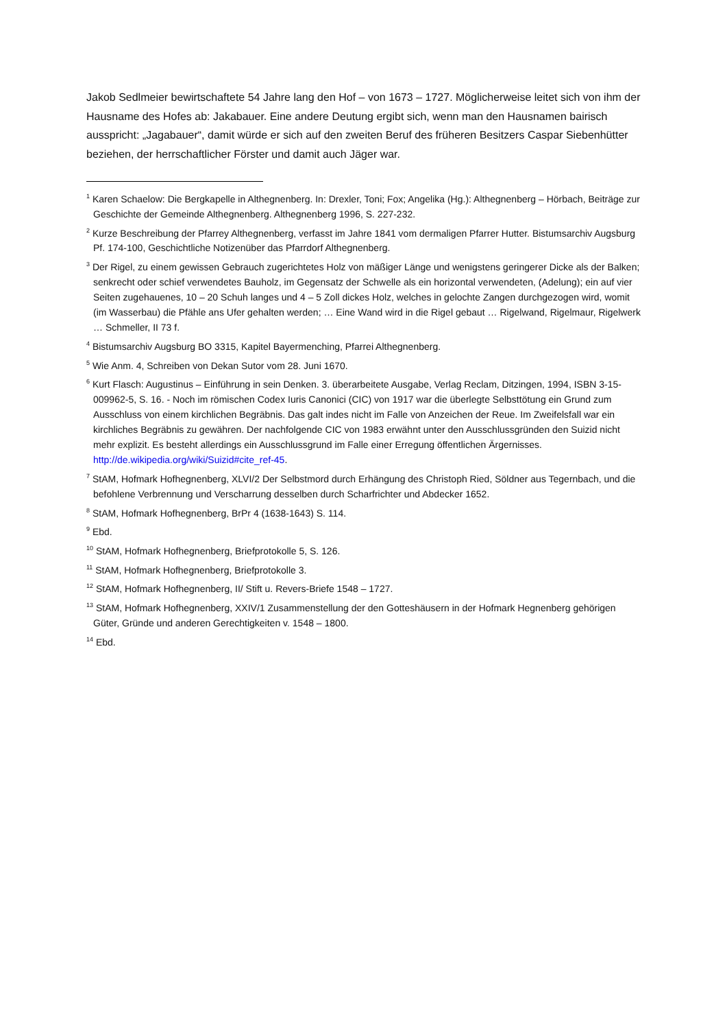Jakob Sedlmeier bewirtschaftete 54 Jahre lang den Hof – von 1673 – 1727. Möglicherweise leitet sich von ihm der Hausname des Hofes ab: Jakabauer. Eine andere Deutung ergibt sich, wenn man den Hausnamen bairisch ausspricht: „Jagabauer“, damit würde er sich auf den zweiten Beruf des früheren Besitzers Caspar Siebenhütter beziehen, der herrschaftlicher Förster und damit auch Jäger war.
<sup>1</sup> Karen Schaelow: Die Bergkapelle in Althegnenberg. In: Drexler, Toni; Fox; Angelika (Hg.): Althegnenberg – Hörbach, Beiträge zur Geschichte der Gemeinde Althegnenberg. Althegnenberg 1996, S. 227-232.
<sup>2</sup> Kurze Beschreibung der Pfarrey Althegnenberg, verfasst im Jahre 1841 vom dermaligen Pfarrer Hutter. Bistumsarchiv Augsburg Pf. 174-100, Geschichtliche Notizenüber das Pfarrdorf Althegnenberg.
<sup>3</sup> Der Rigel, zu einem gewissen Gebrauch zugerichtetes Holz von mäßiger Länge und wenigstens geringerer Dicke als der Balken; senkrecht oder schief verwendetes Bauholz, im Gegensatz der Schwelle als ein horizontal verwendeten, (Adelung); ein auf vier Seiten zugehauenes, 10 – 20 Schuh langes und 4 – 5 Zoll dickes Holz, welches in gelochte Zangen durchgezogen wird, womit (im Wasserbau) die Pfähle ans Ufer gehalten werden; … Eine Wand wird in die Rigel gebaut … Rigelwand, Rigelmaur, Rigelwerk … Schmeller, II 73 f.
<sup>4</sup> Bistumsarchiv Augsburg BO 3315, Kapitel Bayermenching, Pfarrei Althegnenberg.
<sup>5</sup> Wie Anm. 4, Schreiben von Dekan Sutor vom 28. Juni 1670.
<sup>6</sup> Kurt Flasch: Augustinus – Einführung in sein Denken. 3. überarbeitete Ausgabe, Verlag Reclam, Ditzingen, 1994, ISBN 3-15-009962-5, S. 16. - Noch im römischen Codex Iuris Canonici (CIC) von 1917 war die überlegte Selbsttötung ein Grund zum Ausschluss von einem kirchlichen Begräbnis. Das galt indes nicht im Falle von Anzeichen der Reue. Im Zweifelsfall war ein kirchliches Begräbnis zu gewähren. Der nachfolgende CIC von 1983 erwähnt unter den Ausschlussgründen den Suizid nicht mehr explizit. Es besteht allerdings ein Ausschlussgrund im Falle einer Erregung öffentlichen Ärgernisses. http://de.wikipedia.org/wiki/Suizid#cite_ref-45.
<sup>7</sup> StAM, Hofmark Hofhegnenberg, XLVI/2 Der Selbstmord durch Erhängung des Christoph Ried, Söldner aus Tegernbach, und die befohlene Verbrennung und Verscharrung desselben durch Scharfrichter und Abdecker 1652.
<sup>8</sup> StAM, Hofmark Hofhegnenberg, BrPr 4 (1638-1643) S. 114.
<sup>9</sup> Ebd.
<sup>10</sup> StAM, Hofmark Hofhegnenberg, Briefprotokolle 5, S. 126.
<sup>11</sup> StAM, Hofmark Hofhegnenberg, Briefprotokolle 3.
<sup>12</sup> StAM, Hofmark Hofhegnenberg, II/ Stift u. Revers-Briefe 1548 – 1727.
<sup>13</sup> StAM, Hofmark Hofhegnenberg, XXIV/1 Zusammenstellung der den Gotteshäusern in der Hofmark Hegnenberg gehörigen Güter, Gründe und anderen Gerechtigkeiten v. 1548 – 1800.
<sup>14</sup> Ebd.